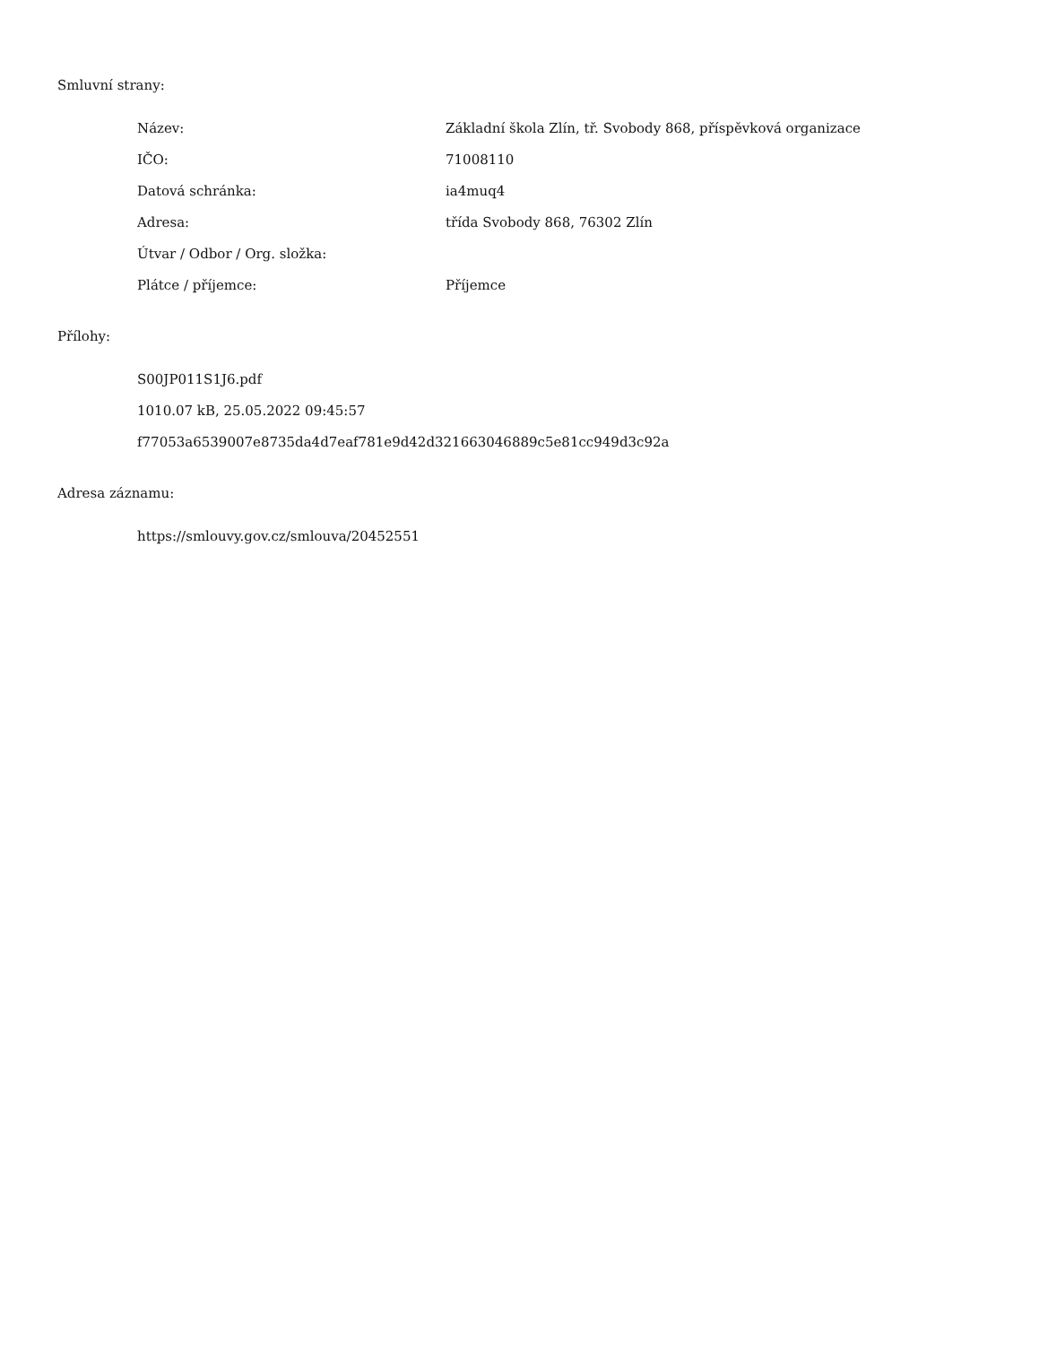Smluvní strany:
| Název: | Základní škola Zlín, tř. Svobody 868, příspěvková organizace |
| IČO: | 71008110 |
| Datová schránka: | ia4muq4 |
| Adresa: | třída Svobody 868, 76302 Zlín |
| Útvar / Odbor / Org. složka: | |
| Plátce / příjemce: | Příjemce |
Přílohy:
S00JP011S1J6.pdf
1010.07 kB, 25.05.2022 09:45:57
f77053a6539007e8735da4d7eaf781e9d42d321663046889c5e81cc949d3c92a
Adresa záznamu:
https://smlouvy.gov.cz/smlouva/20452551